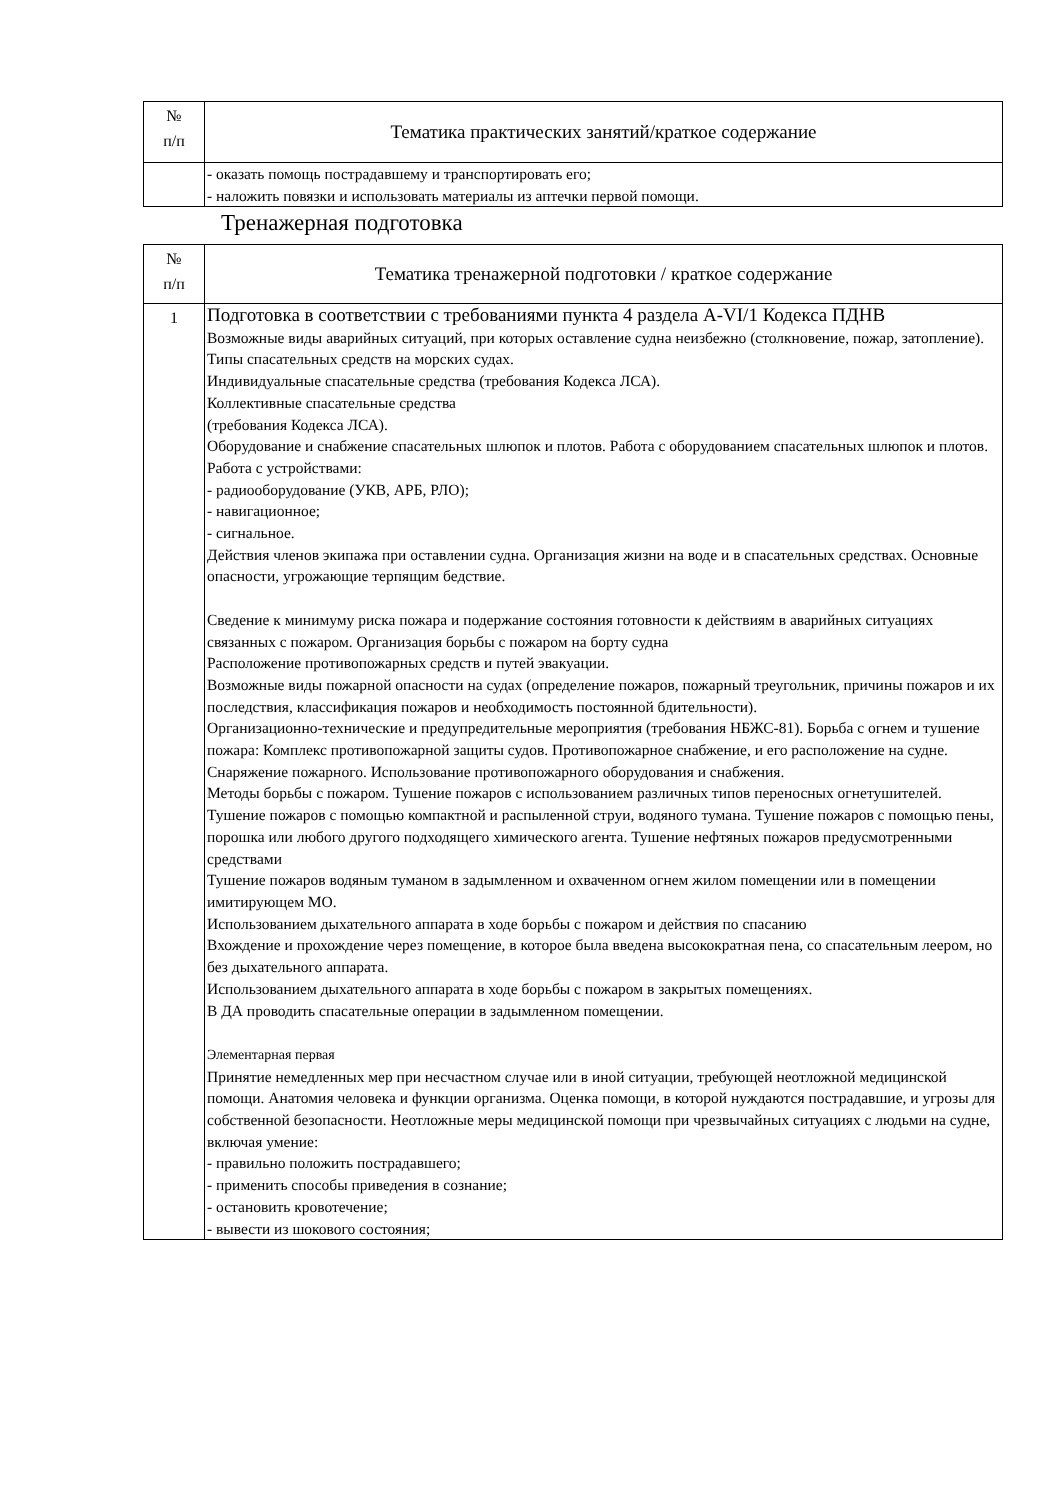| № п/п | Тематика практических занятий/краткое содержание |
| --- | --- |
| | - оказать помощь пострадавшему и транспортировать его; - наложить повязки и использовать материалы из аптечки первой помощи. |
Тренажерная подготовка
| № п/п | Тематика тренажерной подготовки / краткое содержание |
| --- | --- |
| 1 | Подготовка в соответствии с требованиями пункта 4 раздела A-VI/1 Кодекса ПДНВ Возможные виды аварийных ситуаций, при которых оставление судна неизбежно (столкновение, пожар, затопление). Типы спасательных средств на морских судах. Индивидуальные спасательные средства (требования Кодекса ЛСА). Коллективные спасательные средства (требования Кодекса ЛСА). Оборудование и снабжение спасательных шлюпок и плотов. Работа с оборудованием спасательных шлюпок и плотов. Работа с устройствами: - радиооборудование (УКВ, АРБ, РЛО); - навигационное; - сигнальное. Действия членов экипажа при оставлении судна. Организация жизни на воде и в спасательных средствах. Основные опасности, угрожающие терпящим бедствие. Сведение к минимуму риска пожара и подержание состояния готовности к действиям в аварийных ситуациях связанных с пожаром. Организация борьбы с пожаром на борту судна Расположение противопожарных средств и путей эвакуации. Возможные виды пожарной опасности на судах (определение пожаров, пожарный треугольник, причины пожаров и их последствия, классификация пожаров и необходимость постоянной бдительности). Организационно-технические и предупредительные мероприятия (требования НБЖС-81). Борьба с огнем и тушение пожара: Комплекс противопожарной защиты судов. Противопожарное снабжение, и его расположение на судне. Снаряжение пожарного. Использование противопожарного оборудования и снабжения. Методы борьбы с пожаром. Тушение пожаров с использованием различных типов переносных огнетушителей. Тушение пожаров с помощью компактной и распыленной струи, водяного тумана. Тушение пожаров с помощью пены, порошка или любого другого подходящего химического агента. Тушение нефтяных пожаров предусмотренными средствами Тушение пожаров водяным туманом в задымленном и охваченном огнем жилом помещении или в помещении имитирующем МО. Использованием дыхательного аппарата в ходе борьбы с пожаром и действия по спасанию Вхождение и прохождение через помещение, в которое была введена высокократная пена, со спасательным леером, но без дыхательного аппарата. Использованием дыхательного аппарата в ходе борьбы с пожаром в закрытых помещениях. В ДА проводить спасательные операции в задымленном помещении. Элементарная первая Принятие немедленных мер при несчастном случае или в иной ситуации, требующей неотложной медицинской помощи. Анатомия человека и функции организма. Оценка помощи, в которой нуждаются пострадавшие, и угрозы для собственной безопасности. Неотложные меры медицинской помощи при чрезвычайных ситуациях с людьми на судне, включая умение: - правильно положить пострадавшего; - применить способы приведения в сознание; - остановить кровотечение; - вывести из шокового состояния; |